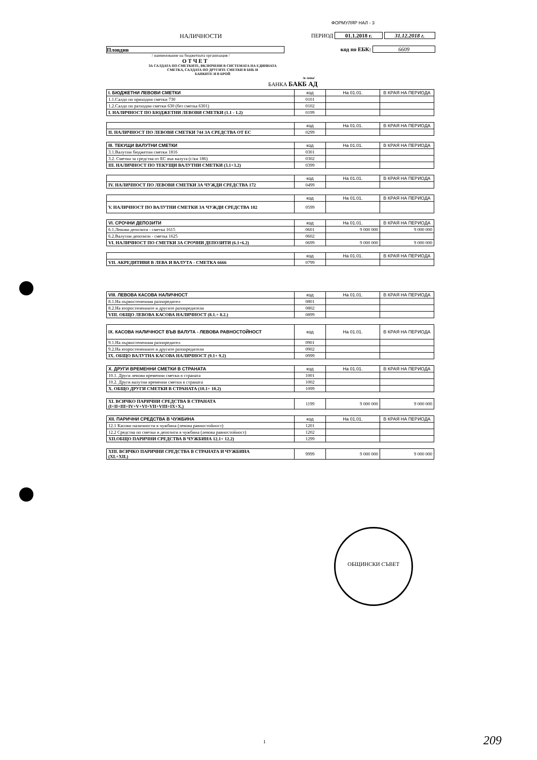ФОРМУЛЯР НАЛ - 3
НАЛИЧНОСТИ ПЕРИОД 01.1.2018 г. 31.12.2018 г.
Пловдив код по ЕБК: 6609
/ наименование на бюджетната организация /
О Т Ч Е Т
ЗА САЛДАТА ПО СМЕТКИТЕ, ВКЛЮЧЕНИ В СИСТЕМАТА НА ЕДИННАТА
СМЕТКА, САЛДАТА ПО ДРУГИТЕ СМЕТКИ В БНБ И
БАНКИТЕ И В БРОЙ /в лева/
БАНКА БАКБ АД
| I. БЮДЖЕТНИ ЛЕВОВИ СМЕТКИ | код | На 01.01. | В КРАЯ НА ПЕРИОДА |
| --- | --- | --- | --- |
| 1.1.Салдо по приходни сметки 730 | 0101 | | |
| 1.2.Салдо по разходни сметки 630 (без сметка 6301) | 0102 | | |
| I. НАЛИЧНОСТ ПО БЮДЖЕТНИ ЛЕВОВИ СМЕТКИ (1.1 - 1.2) | 0199 | | |
| | код | На 01.01. | В КРАЯ НА ПЕРИОДА |
| --- | --- | --- | --- |
| II. НАЛИЧНОСТ ПО ЛЕВОВИ СМЕТКИ 744 ЗА СРЕДСТВА ОТ ЕС | 0299 | | |
| III. ТЕКУЩИ ВАЛУТНИ СМЕТКИ | код | На 01.01. | В КРАЯ НА ПЕРИОДА |
| --- | --- | --- | --- |
| 3.1.Валутни бюджетни сметки 1816 | 0301 | | |
| 3.2. Сметки за средства от ЕС във валута (с/ки 186) | 0302 | | |
| III. НАЛИЧНОСТ ПО ТЕКУЩИ ВАЛУТНИ СМЕТКИ (3.1+3.2) | 0399 | | |
| | код | На 01.01. | В КРАЯ НА ПЕРИОДА |
| --- | --- | --- | --- |
| IV. НАЛИЧНОСТ ПО ЛЕВОВИ СМЕТКИ ЗА ЧУЖДИ СРЕДСТВА 172 | 0499 | | |
| | код | На 01.01. | В КРАЯ НА ПЕРИОДА |
| --- | --- | --- | --- |
| V. НАЛИЧНОСТ ПО ВАЛУТНИ СМЕТКИ ЗА ЧУЖДИ СРЕДСТВА 182 | 0599 | | |
| VI. СРОЧНИ ДЕПОЗИТИ | код | На 01.01. | В КРАЯ НА ПЕРИОДА |
| --- | --- | --- | --- |
| 6.1.Левови депозити - сметка 1615 | 0601 | 9 000 000 | 9 000 000 |
| 6.2.Валутни депозити - сметка 1625 | 0602 | | |
| VI. НАЛИЧНОСТ ПО СМЕТКИ ЗА СРОЧНИ ДЕПОЗИТИ (6.1+6.2) | 0699 | 9 000 000 | 9 000 000 |
| | код | На 01.01. | В КРАЯ НА ПЕРИОДА |
| --- | --- | --- | --- |
| VII. АКРЕДИТИВИ В ЛЕВА И ВАЛУТА - СМЕТКА 6666 | 0799 | | |
| VIII. ЛЕВОВА КАСОВА НАЛИЧНОСТ | код | На 01.01. | В КРАЯ НА ПЕРИОДА |
| --- | --- | --- | --- |
| 8.1.На първостепенния разпоредител | 0801 | | |
| 8.2.На второстепенните и другите разпоредители | 0802 | | |
| VIII. ОБЩО ЛЕВОВА КАСОВА НАЛИЧНОСТ (8.1.+ 8.2.) | 0899 | | |
| IX. КАСОВА НАЛИЧНОСТ ВЪВ ВАЛУТА - ЛЕВОВА РАВНОСТОЙНОСТ | код | На 01.01. | В КРАЯ НА ПЕРИОДА |
| --- | --- | --- | --- |
| 9.1.На първостепенния разпоредител | 0901 | | |
| 9.2.На второстепенните и другите разпоредители | 0902 | | |
| IX. ОБЩО ВАЛУТНА КАСОВА НАЛИЧНОСТ (9.1+ 9.2) | 0999 | | |
| X. ДРУГИ ВРЕМЕННИ СМЕТКИ В СТРАНАТА | код | На 01.01. | В КРАЯ НА ПЕРИОДА |
| --- | --- | --- | --- |
| 10.1. Други левови временни сметки в страната | 1001 | | |
| 10.2. Други валутни временни сметки в страната | 1002 | | |
| X. ОБЩО ДРУГИ СМЕТКИ В СТРАНАТА (10.1+ 10.2) | 1099 | | |
| XI. ВСИЧКО ПАРИЧНИ СРЕДСТВА В СТРАНАТА (I+II+III+IV+V+VI+VII+VIII+IX+X.) | 1199 | 9 000 000 | 9 000 000 |
| XII. ПАРИЧНИ СРЕДСТВА В ЧУЖБИНА | код | На 01.01. | В КРАЯ НА ПЕРИОДА |
| --- | --- | --- | --- |
| 12.1 Касови наличности в чужбина (левова равностойност) | 1201 | | |
| 12.2 Средства по сметки и депозити в чужбина (левова равностойност) | 1202 | | |
| XII.ОБЩО ПАРИЧНИ СРЕДСТВА В ЧУЖБИНА 12.1+ 12.2) | 1299 | | |
| XIII. ВСИЧКО ПАРИЧНИ СРЕДСТВА В СТРАНАТА И ЧУЖБИНА (XI.+XII.) | 9999 | 9 000 000 | 9 000 000 |
ОБЩИНСКИ СЪВЕТ
1 209